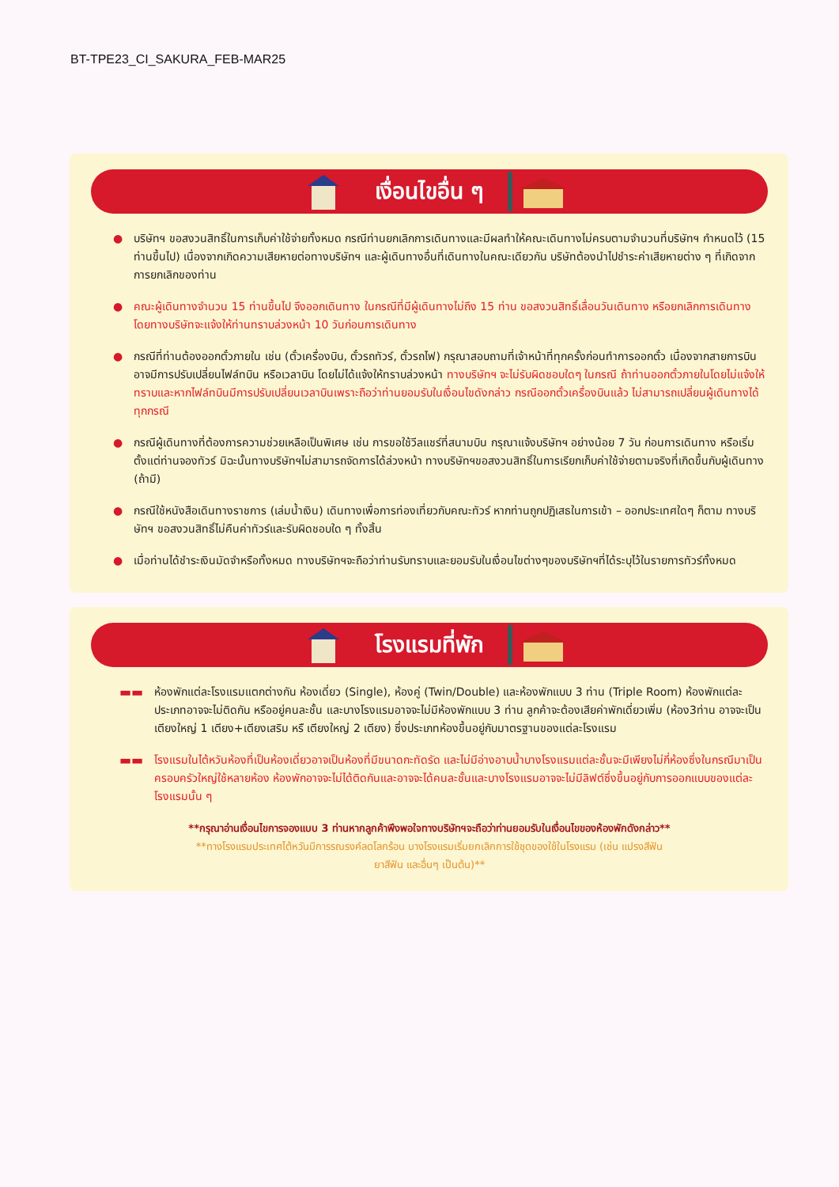BT-TPE23_CI_SAKURA_FEB-MAR25
เงื่อนไขอื่น ๆ
● บริษัทฯ ขอสงวนสิทธิ์ในการเก็บค่าใช้จ่ายทั้งหมด กรณีท่านยกเลิกการเดินทางและมีผลทำให้คณะเดินทางไม่ครบตามจำนวนที่บริษัทฯ กำหนดไว้ (15 ท่านขึ้นไป) เนื่องจากเกิดความเสียหายต่อทางบริษัทฯ และผู้เดินทางอื่นที่เดินทางในคณะเดียวกัน บริษัทต้องนำไปชำระค่าเสียหายต่าง ๆ ที่เกิดจากการยกเลิกของท่าน
● คณะผู้เดินทางจำนวน 15 ท่านขึ้นไป จึงออกเดินทาง ในกรณีที่มีผู้เดินทางไม่ถึง 15 ท่าน ขอสงวนสิทธิ์เลื่อนวันเดินทาง หรือยกเลิกการเดินทาง โดยทางบริษัทจะแจ้งให้ท่านทราบล่วงหน้า 10 วันก่อนการเดินทาง
● กรณีที่ท่านต้องออกตั๋วภายใน เช่น (ตั๋วเครื่องบิน, ตั๋วรถทัวร์, ตั๋วรถไฟ) กรุณาสอบถามที่เจ้าหน้าที่ทุกครั้งก่อนทำการออกตั๋ว เนื่องจากสายการบินอาจมีการปรับเปลี่ยนไฟล์ทบิน หรือเวลาบิน โดยไม่ได้แจ้งให้ทราบล่วงหน้า ทางบริษัทฯ จะไม่รับผิดชอบใดๆ ในกรณี ถ้าท่านออกตั๋วภายในโดยไม่แจ้งให้ทราบและหากไฟล์ทบินมีการปรับเปลี่ยนเวลาบินเพราะถือว่าท่านยอมรับในเงื่อนไขดังกล่าว กรณีออกตั๋วเครื่องบินแล้ว ไม่สามารถเปลี่ยนผู้เดินทางได้ทุกกรณี
● กรณีผู้เดินทางที่ต้องการความช่วยเหลือเป็นพิเศษ เช่น การขอใช้วีลแชร์ที่สนามบิน กรุณาแจ้งบริษัทฯ อย่างน้อย 7 วัน ก่อนการเดินทาง หรือเริ่มตั้งแต่ท่านจองทัวร์ มิฉะนั้นทางบริษัทฯไม่สามารถจัดการได้ล่วงหน้า ทางบริษัทฯขอสงวนสิทธิ์ในการเรียกเก็บค่าใช้จ่ายตามจริงที่เกิดขึ้นกับผู้เดินทาง (ถ้ามี)
● กรณีใช้หนังสือเดินทางราชการ (เล่มน้ำเงิน) เดินทางเพื่อการท่องเที่ยวกับคณะทัวร์ หากท่านถูกปฏิเสธในการเข้า – ออกประเทศใดๆ ก็ตาม ทางบริษัทฯ ขอสงวนสิทธิ์ไม่คืนค่าทัวร์และรับผิดชอบใด ๆ ทั้งสิ้น
● เมื่อท่านได้ชำระเงินมัดจำหรือทั้งหมด ทางบริษัทฯจะถือว่าท่านรับทราบและยอมรับในเงื่อนไขต่างๆของบริษัทฯที่ได้ระบุไว้ในรายการทัวร์ทั้งหมด
โรงแรมที่พัก
▬▬ ห้องพักแต่ละโรงแรมแตกต่างกัน ห้องเดี่ยว (Single), ห้องคู่ (Twin/Double) และห้องพักแบบ 3 ท่าน (Triple Room) ห้องพักแต่ละประเภทอาจจะไม่ติดกัน หรืออยู่คนละชั้น และบางโรงแรมอาจจะไม่มีห้องพักแบบ 3 ท่าน ลูกค้าจะต้องเสียค่าพักเดี่ยวเพิ่ม (ห้อง3ท่าน อาจจะเป็นเตียงใหญ่ 1 เตียง+เตียงเสริม หรื เตียงใหญ่ 2 เตียง) ซึ่งประเภทห้องขึ้นอยู่กับมาตรฐานของแต่ละโรงแรม
▬▬ โรงแรมในไต้หวันห้องที่เป็นห้องเดี่ยวอาจเป็นห้องที่มีขนาดกะทัดรัด และไม่มีอ่างอาบน้ำบางโรงแรมแต่ละชั้นจะมีเพียงไม่กี่ห้องซึ่งในกรณีมาเป็นครอบครัวใหญ่ใช้หลายห้อง ห้องพักอาจจะไม่ได้ติดกันและอาจจะได้คนละชั้นและบางโรงแรมอาจจะไม่มีลิฟต์ซึ่งขึ้นอยู่กับการออกแบบของแต่ละโรงแรมนั้น ๆ
**กรุณาอ่านเงื่อนไขการจองแบบ 3 ท่านหากลูกค้าพึงพอใจทางบริษัทฯจะถือว่าท่านยอมรับในเงื่อนไขของห้องพักดังกล่าว**
**ทางโรงแรมประเทศไต้หวันมีการรณรงค์ลดโลกร้อน บางโรงแรมเริ่มยกเลิกการใช้ชุดของใช้ในโรงแรม (เช่น แปรงสีฟัน
ยาสีฟัน และอื่นๆ เป็นต้น)**